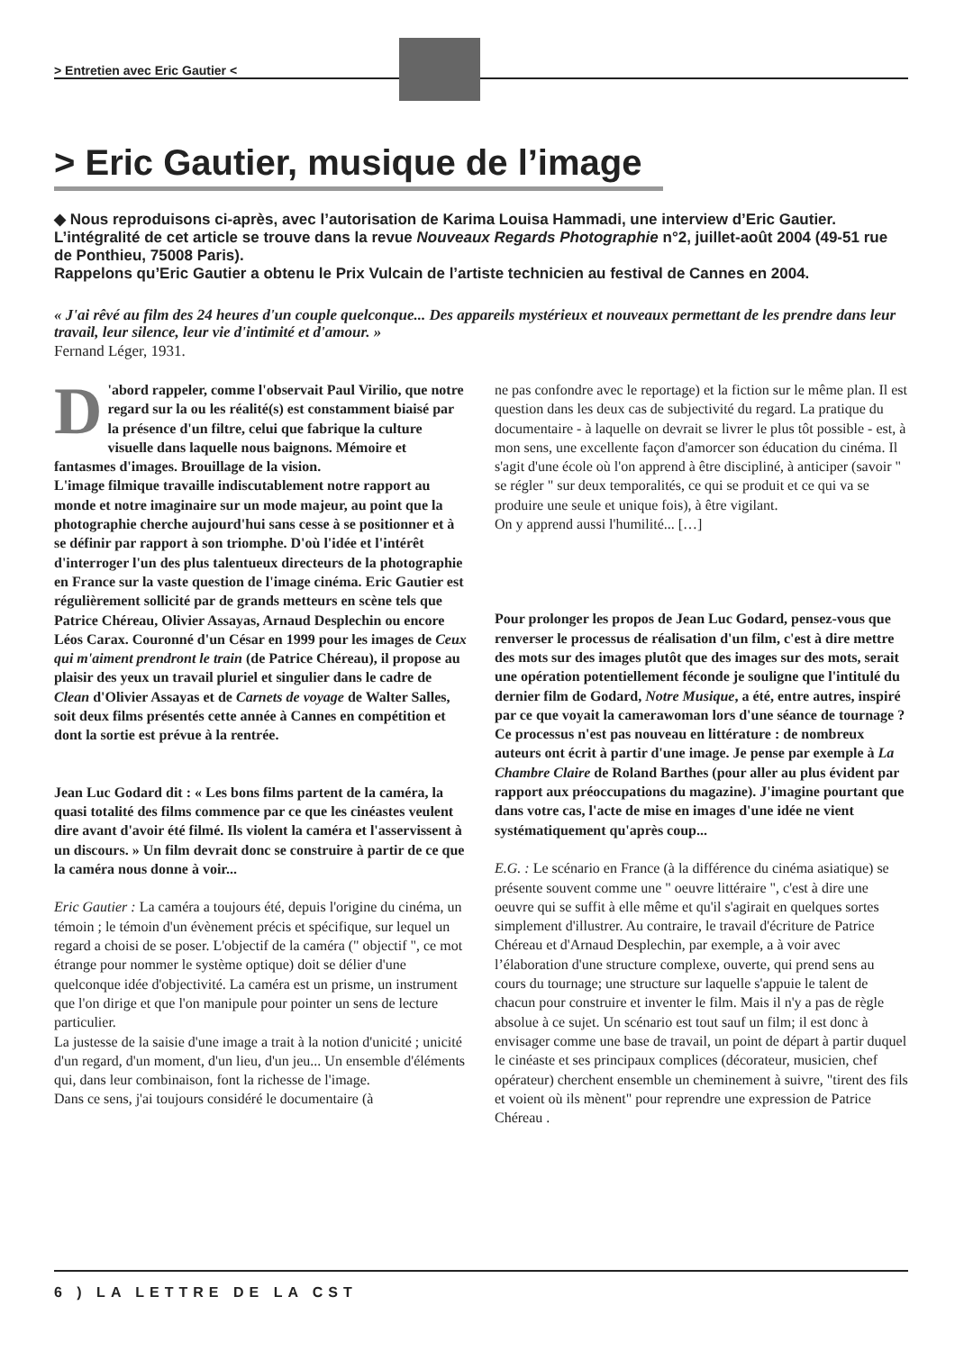> Entretien avec Eric Gautier <
> Eric Gautier, musique de l’image
◆ Nous reproduisons ci-après, avec l’autorisation de Karima Louisa Hammadi, une interview d’Eric Gautier. L’intégralité de cet article se trouve dans la revue Nouveaux Regards Photographie n°2, juillet-août 2004 (49-51 rue de Ponthieu, 75008 Paris).
Rappelons qu’Eric Gautier a obtenu le Prix Vulcain de l’artiste technicien au festival de Cannes en 2004.
« J'ai rêvé au film des 24 heures d'un couple quelconque... Des appareils mystérieux et nouveaux permettant de les prendre dans leur travail, leur silence, leur vie d'intimité et d'amour. »
Fernand Léger, 1931.
D 'abord rappeler, comme l'observait Paul Virilio, que notre regard sur la ou les réalité(s) est constamment biaisé par la présence d'un filtre, celui que fabrique la culture visuelle dans laquelle nous baignons. Mémoire et fantasmes d'images. Brouillage de la vision.
L'image filmique travaille indiscutablement notre rapport au monde et notre imaginaire sur un mode majeur, au point que la photographie cherche aujourd'hui sans cesse à se positionner et à se définir par rapport à son triomphe. D'où l'idée et l'intérêt d'interroger l'un des plus talentueux directeurs de la photographie en France sur la vaste question de l'image cinéma. Eric Gautier est régulièrement sollicité par de grands metteurs en scène tels que Patrice Chéreau, Olivier Assayas, Arnaud Desplechin ou encore Léos Carax. Couronné d'un César en 1999 pour les images de Ceux qui m'aiment prendront le train (de Patrice Chéreau), il propose au plaisir des yeux un travail pluriel et singulier dans le cadre de Clean d'Olivier Assayas et de Carnets de voyage de Walter Salles, soit deux films présentés cette année à Cannes en compétition et dont la sortie est prévue à la rentrée.
Jean Luc Godard dit : « Les bons films partent de la caméra, la quasi totalité des films commence par ce que les cinéastes veulent dire avant d'avoir été filmé. Ils violent la caméra et l'asservissent à un discours. » Un film devrait donc se construire à partir de ce que la caméra nous donne à voir...
Eric Gautier : La caméra a toujours été, depuis l'origine du cinéma, un témoin ; le témoin d'un évènement précis et spécifique, sur lequel un regard a choisi de se poser. L'objectif de la caméra (" objectif ", ce mot étrange pour nommer le système optique) doit se délier d'une quelconque idée d'objectivité. La caméra est un prisme, un instrument que l'on dirige et que l'on manipule pour pointer un sens de lecture particulier.
La justesse de la saisie d'une image a trait à la notion d'unicité ; unicité d'un regard, d'un moment, d'un lieu, d'un jeu... Un ensemble d'éléments qui, dans leur combinaison, font la richesse de l'image.
Dans ce sens, j'ai toujours considéré le documentaire (à
ne pas confondre avec le reportage) et la fiction sur le même plan. Il est question dans les deux cas de subjectivité du regard. La pratique du documentaire - à laquelle on devrait se livrer le plus tôt possible - est, à mon sens, une excellente façon d'amorcer son éducation du cinéma. Il s'agit d'une école où l'on apprend à être discipliné, à anticiper (savoir " se régler " sur deux temporalités, ce qui se produit et ce qui va se produire une seule et unique fois), à être vigilant.
On y apprend aussi l'humilité... […]
Pour prolonger les propos de Jean Luc Godard, pensez-vous que renverser le processus de réalisation d'un film, c'est à dire mettre des mots sur des images plutôt que des images sur des mots, serait une opération potentiellement féconde je souligne que l'intitulé du dernier film de Godard, Notre Musique, a été, entre autres, inspiré par ce que voyait la camerawoman lors d'une séance de tournage ?
Ce processus n'est pas nouveau en littérature : de nombreux auteurs ont écrit à partir d'une image. Je pense par exemple à La Chambre Claire de Roland Barthes (pour aller au plus évident par rapport aux préoccupations du magazine). J'imagine pourtant que dans votre cas, l'acte de mise en images d'une idée ne vient systématiquement qu'après coup...
E.G. : Le scénario en France (à la différence du cinéma asiatique) se présente souvent comme une " oeuvre littéraire ", c'est à dire une oeuvre qui se suffit à elle même et qu'il s'agirait en quelques sortes simplement d'illustrer. Au contraire, le travail d'écriture de Patrice Chéreau et d'Arnaud Desplechin, par exemple, a à voir avec l’élaboration d'une structure complexe, ouverte, qui prend sens au cours du tournage; une structure sur laquelle s'appuie le talent de chacun pour construire et inventer le film. Mais il n'y a pas de règle absolue à ce sujet. Un scénario est tout sauf un film; il est donc à envisager comme une base de travail, un point de départ à partir duquel le cinéaste et ses principaux complices (décorateur, musicien, chef opérateur) cherchent ensemble un cheminement à suivre, "tirent des fils et voient où ils mènent" pour reprendre une expression de Patrice Chéreau .
6 ) LA LETTRE DE LA CST